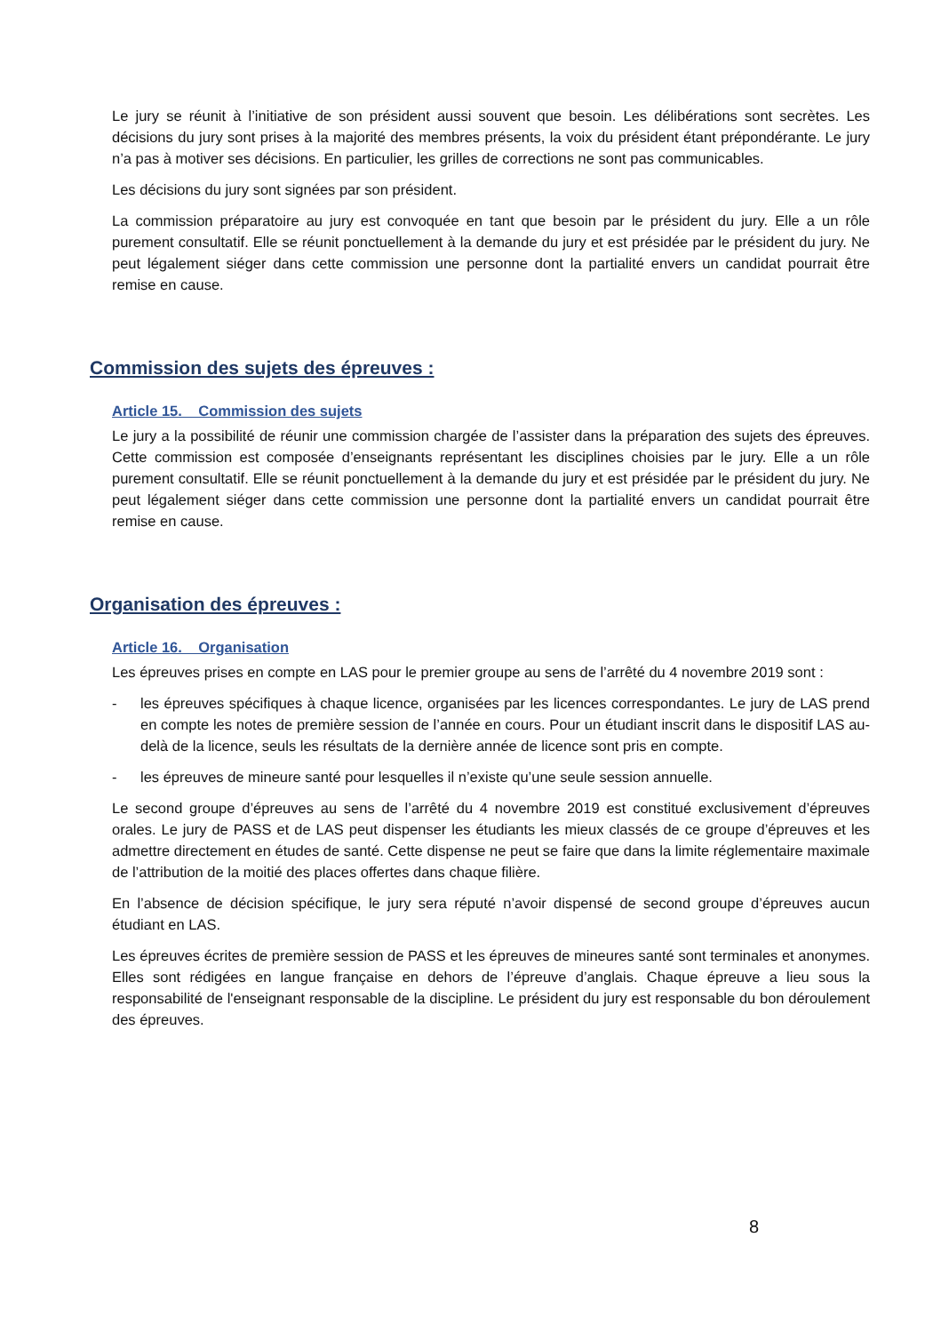Le jury se réunit à l’initiative de son président aussi souvent que besoin. Les délibérations sont secrètes. Les décisions du jury sont prises à la majorité des membres présents, la voix du président étant prépondérante. Le jury n’a pas à motiver ses décisions. En particulier, les grilles de corrections ne sont pas communicables.
Les décisions du jury sont signées par son président.
La commission préparatoire au jury est convoquée en tant que besoin par le président du jury. Elle a un rôle purement consultatif. Elle se réunit ponctuellement à la demande du jury et est présidée par le président du jury. Ne peut légalement siéger dans cette commission une personne dont la partialité envers un candidat pourrait être remise en cause.
Commission des sujets des épreuves :
Article 15. Commission des sujets
Le jury a la possibilité de réunir une commission chargée de l’assister dans la préparation des sujets des épreuves. Cette commission est composée d’enseignants représentant les disciplines choisies par le jury. Elle a un rôle purement consultatif. Elle se réunit ponctuellement à la demande du jury et est présidée par le président du jury. Ne peut légalement siéger dans cette commission une personne dont la partialité envers un candidat pourrait être remise en cause.
Organisation des épreuves :
Article 16. Organisation
Les épreuves prises en compte en LAS pour le premier groupe au sens de l’arrêté du 4 novembre 2019 sont :
- les épreuves spécifiques à chaque licence, organisées par les licences correspondantes. Le jury de LAS prend en compte les notes de première session de l’année en cours. Pour un étudiant inscrit dans le dispositif LAS au-delà de la licence, seuls les résultats de la dernière année de licence sont pris en compte.
- les épreuves de mineure santé pour lesquelles il n’existe qu’une seule session annuelle.
Le second groupe d’épreuves au sens de l’arrêté du 4 novembre 2019 est constitué exclusivement d’épreuves orales. Le jury de PASS et de LAS peut dispenser les étudiants les mieux classés de ce groupe d’épreuves et les admettre directement en études de santé. Cette dispense ne peut se faire que dans la limite réglementaire maximale de l’attribution de la moitié des places offertes dans chaque filière.
En l’absence de décision spécifique, le jury sera réputé n’avoir dispensé de second groupe d’épreuves aucun étudiant en LAS.
Les épreuves écrites de première session de PASS et les épreuves de mineures santé sont terminales et anonymes. Elles sont rédigées en langue française en dehors de l’épreuve d’anglais. Chaque épreuve a lieu sous la responsabilité de l'enseignant responsable de la discipline. Le président du jury est responsable du bon déroulement des épreuves.
8